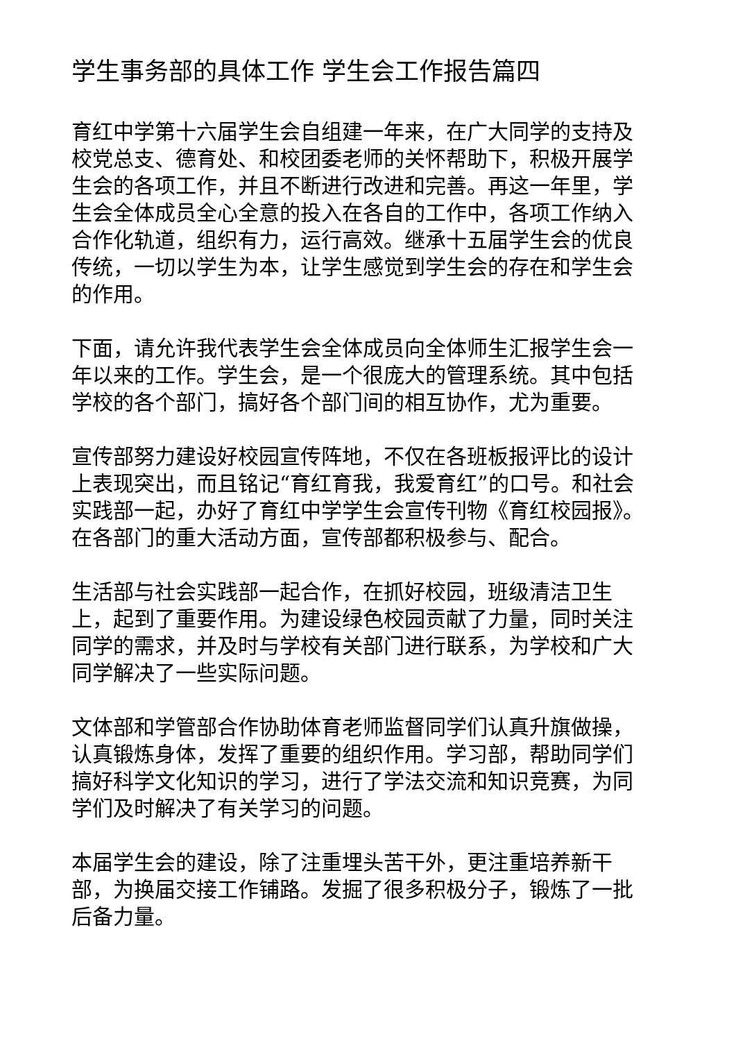学生事务部的具体工作 学生会工作报告篇四
育红中学第十六届学生会自组建一年来，在广大同学的支持及校党总支、德育处、和校团委老师的关怀帮助下，积极开展学生会的各项工作，并且不断进行改进和完善。再这一年里，学生会全体成员全心全意的投入在各自的工作中，各项工作纳入合作化轨道，组织有力，运行高效。继承十五届学生会的优良传统，一切以学生为本，让学生感觉到学生会的存在和学生会的作用。
下面，请允许我代表学生会全体成员向全体师生汇报学生会一年以来的工作。学生会，是一个很庞大的管理系统。其中包括学校的各个部门，搞好各个部门间的相互协作，尤为重要。
宣传部努力建设好校园宣传阵地，不仅在各班板报评比的设计上表现突出，而且铭记“育红育我，我爱育红”的口号。和社会实践部一起，办好了育红中学学生会宣传刊物《育红校园报》。在各部门的重大活动方面，宣传部都积极参与、配合。
生活部与社会实践部一起合作，在抓好校园，班级清洁卫生上，起到了重要作用。为建设绿色校园贡献了力量，同时关注同学的需求，并及时与学校有关部门进行联系，为学校和广大同学解决了一些实际问题。
文体部和学管部合作协助体育老师监督同学们认真升旗做操，认真锻炼身体，发挥了重要的组织作用。学习部，帮助同学们搞好科学文化知识的学习，进行了学法交流和知识竞赛，为同学们及时解决了有关学习的问题。
本届学生会的建设，除了注重埋头苦干外，更注重培养新干部，为换届交接工作铺路。发掘了很多积极分子，锻炼了一批后备力量。